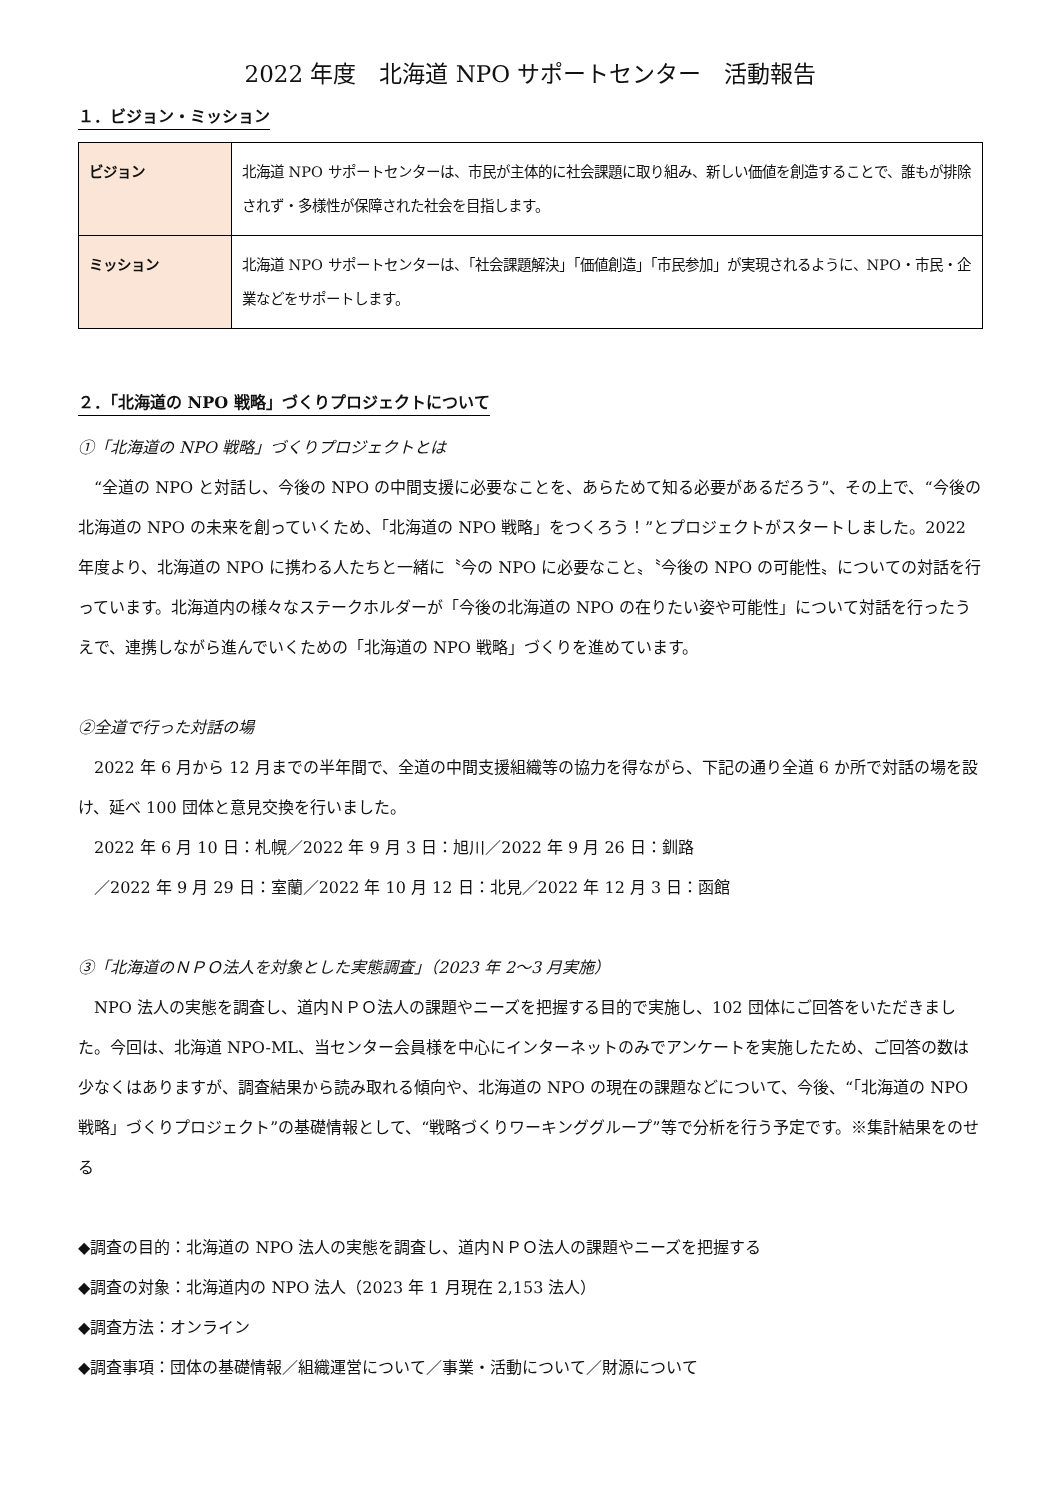2022 年度　北海道 NPO サポートセンター　活動報告
１．ビジョン・ミッション
| ビジョン | 北海道 NPO サポートセンターは、市民が主体的に社会課題に取り組み、新しい価値を創造することで、誰もが排除されず・多様性が保障された社会を目指します。 |
| ミッション | 北海道 NPO サポートセンターは、「社会課題解決」「価値創造」「市民参加」が実現されるように、NPO・市民・企業などをサポートします。 |
２．「北海道の NPO 戦略」づくりプロジェクトについて
①「北海道の NPO 戦略」づくりプロジェクトとは
　“全道の NPO と対話し、今後の NPO の中間支援に必要なことを、あらためて知る必要があるだろう”、その上で、“今後の北海道の NPO の未来を創っていくため、「北海道の NPO 戦略」をつくろう！”とプロジェクトがスタートしました。2022 年度より、北海道の NPO に携わる人たちと一緒に〝今の NPO に必要なこと〟〝今後の NPO の可能性〟についての対話を行っています。北海道内の様々なステークホルダーが「今後の北海道の NPO の在りたい姿や可能性」について対話を行ったうえで、連携しながら進んでいくための「北海道の NPO 戦略」づくりを進めています。
②全道で行った対話の場
　2022 年 6 月から 12 月までの半年間で、全道の中間支援組織等の協力を得ながら、下記の通り全道 6 か所で対話の場を設け、延べ 100 団体と意見交換を行いました。
　2022 年 6 月 10 日：札幌／2022 年 9 月 3 日：旭川／2022 年 9 月 26 日：釧路
　／2022 年 9 月 29 日：室蘭／2022 年 10 月 12 日：北見／2022 年 12 月 3 日：函館
③「北海道のＮＰＯ法人を対象とした実態調査」（2023 年 2～3 月実施）
　NPO 法人の実態を調査し、道内ＮＰＯ法人の課題やニーズを把握する目的で実施し、102 団体にご回答をいただきました。今回は、北海道 NPO-ML、当センター会員様を中心にインターネットのみでアンケートを実施したため、ご回答の数は少なくはありますが、調査結果から読み取れる傾向や、北海道の NPO の現在の課題などについて、今後、“「北海道の NPO 戦略」づくりプロジェクト”の基礎情報として、“戦略づくりワーキンググループ”等で分析を行う予定です。※集計結果をのせる
◆調査の目的：北海道の NPO 法人の実態を調査し、道内ＮＰＯ法人の課題やニーズを把握する
◆調査の対象：北海道内の NPO 法人（2023 年 1 月現在 2,153 法人）
◆調査方法：オンライン
◆調査事項：団体の基礎情報／組織運営について／事業・活動について／財源について